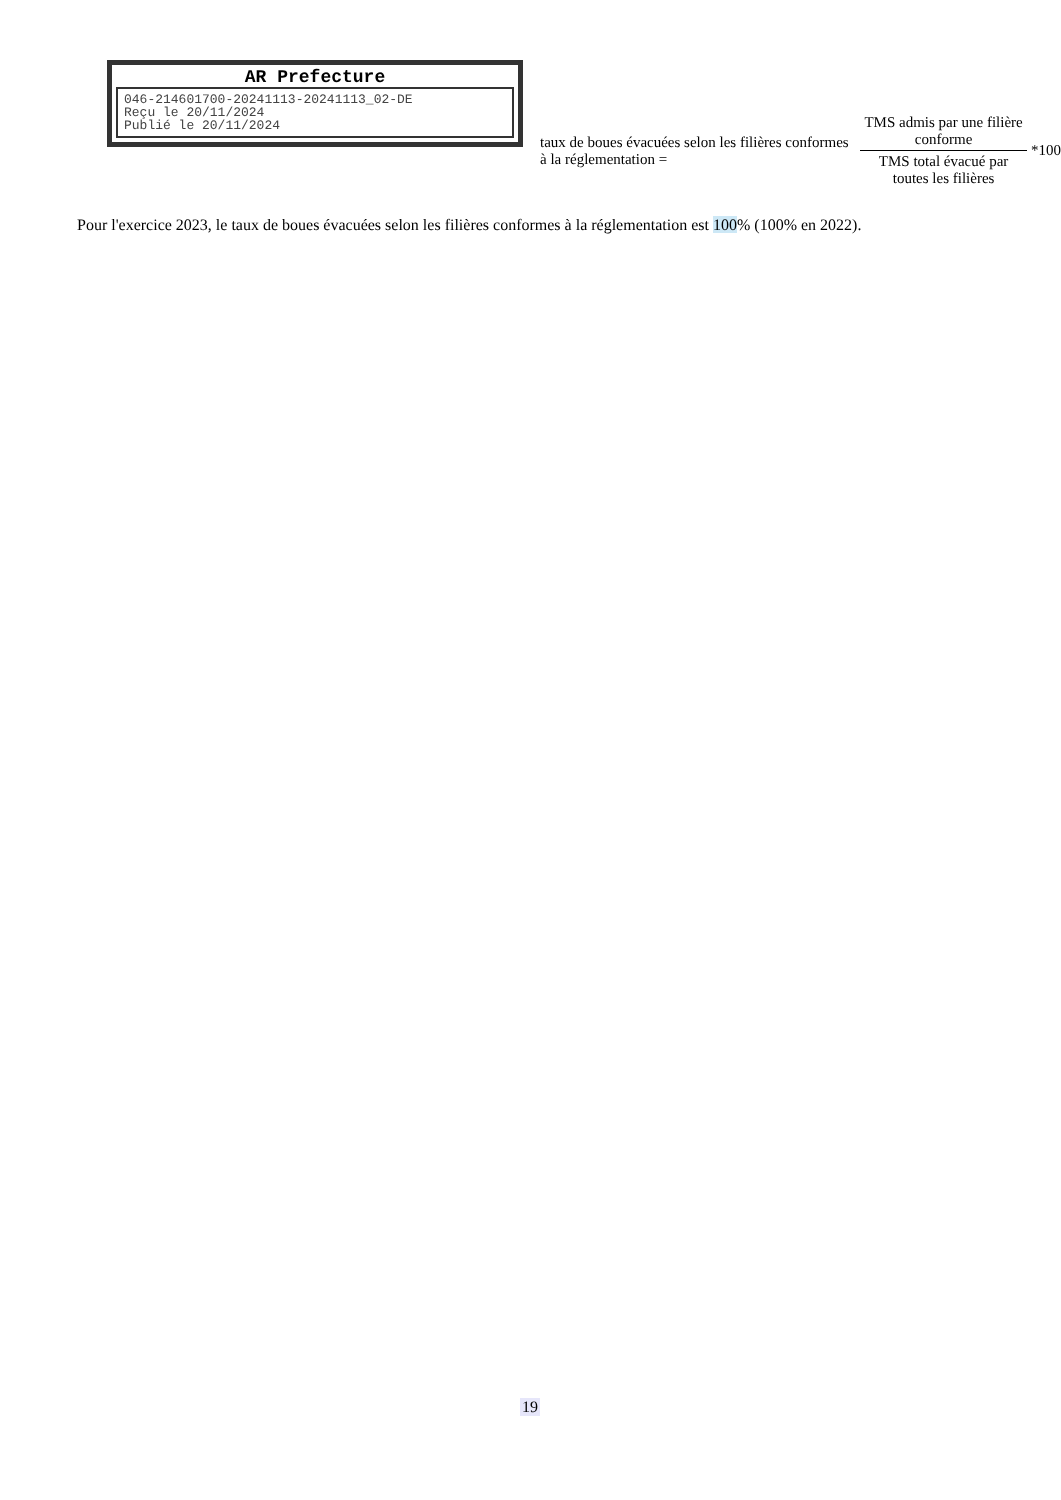AR Prefecture
046-214601700-20241113-20241113_02-DE
Reçu le 20/11/2024
Publié le 20/11/2024
taux de boues évacuées selon les filières conformes à la réglementation =
TMS admis par une filière conforme
TMS total évacué par toutes les filières
*100
Pour l'exercice 2023, le taux de boues évacuées selon les filières conformes à la réglementation est 100% (100% en 2022).
19